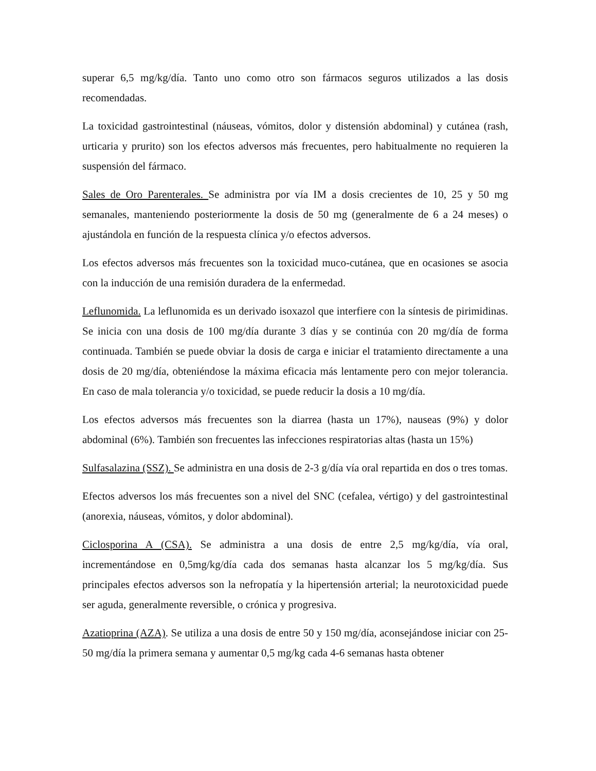superar 6,5 mg/kg/día. Tanto uno como otro son fármacos seguros utilizados a las dosis recomendadas.
La toxicidad gastrointestinal (náuseas, vómitos, dolor y distensión abdominal) y cutánea (rash, urticaria y prurito) son los efectos adversos más frecuentes, pero habitualmente no requieren la suspensión del fármaco.
Sales de Oro Parenterales. Se administra por vía IM a dosis crecientes de 10, 25 y 50 mg semanales, manteniendo posteriormente la dosis de 50 mg (generalmente de 6 a 24 meses) o ajustándola en función de la respuesta clínica y/o efectos adversos.
Los efectos adversos más frecuentes son la toxicidad muco-cutánea, que en ocasiones se asocia con la inducción de una remisión duradera de la enfermedad.
Leflunomida. La leflunomida es un derivado isoxazol que interfiere con la síntesis de pirimidinas. Se inicia con una dosis de 100 mg/día durante 3 días y se continúa con 20 mg/día de forma continuada. También se puede obviar la dosis de carga e iniciar el tratamiento directamente a una dosis de 20 mg/día, obteniéndose la máxima eficacia más lentamente pero con mejor tolerancia. En caso de mala tolerancia y/o toxicidad, se puede reducir la dosis a 10 mg/día.
Los efectos adversos más frecuentes son la diarrea (hasta un 17%), nauseas (9%) y dolor abdominal (6%). También son frecuentes las infecciones respiratorias altas (hasta un 15%)
Sulfasalazina (SSZ). Se administra en una dosis de 2-3 g/día vía oral repartida en dos o tres tomas.
Efectos adversos los más frecuentes son a nivel del SNC (cefalea, vértigo) y del gastrointestinal (anorexia, náuseas, vómitos, y dolor abdominal).
Ciclosporina A (CSA). Se administra a una dosis de entre 2,5 mg/kg/día, vía oral, incrementándose en 0,5mg/kg/día cada dos semanas hasta alcanzar los 5 mg/kg/día. Sus principales efectos adversos son la nefropatía y la hipertensión arterial; la neurotoxicidad puede ser aguda, generalmente reversible, o crónica y progresiva.
Azatioprina (AZA). Se utiliza a una dosis de entre 50 y 150 mg/día, aconsejándose iniciar con 25-50 mg/día la primera semana y aumentar 0,5 mg/kg cada 4-6 semanas hasta obtener